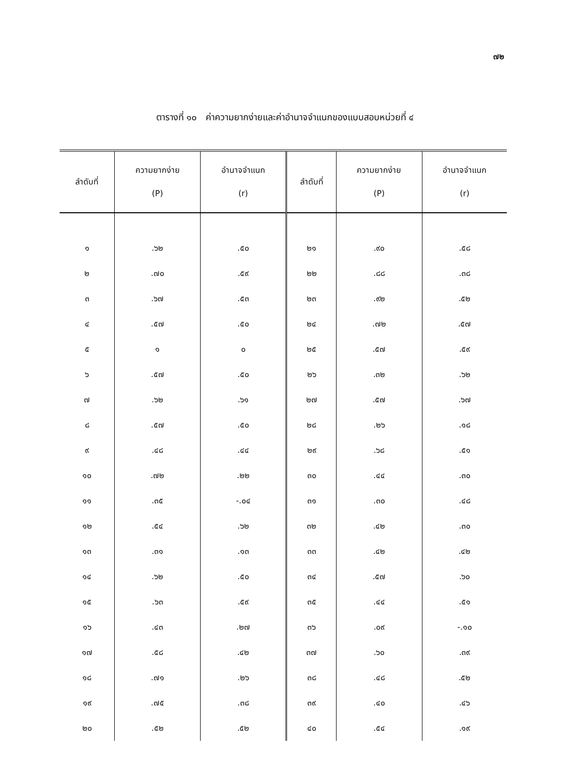๗๒
ตารางที่ ๑๐ ค่าความยากง่ายและค่าอำนาจจำแนกของแบบสอบหน่วยที่ ๔
| ลำดับที่ | ความยากง่าย (P) | อำนาจจำแนก (r) | ลำดับที่ | ความยากง่าย (P) | อำนาจจำแนก (r) |
| --- | --- | --- | --- | --- | --- |
| ๑ | .๖๒ | .๕๐ | ๒๑ | .๙๐ | .๕๘ |
| ๒ | .๗๐ | .๕๙ | ๒๒ | .๘๘ | .๓๘ |
| ๓ | .๖๗ | .๕๓ | ๒๓ | .๙๒ | .๕๒ |
| ๔ | .๕๗ | .๕๐ | ๒๔ | .๗๒ | .๕๗ |
| ๕ | ๑ | ๐ | ๒๕ | .๕๗ | .๕๙ |
| ๖ | .๕๗ | .๕๐ | ๒๖ | .๓๒ | .๖๒ |
| ๗ | .๖๒ | .๖๑ | ๒๗ | .๕๗ | .๖๗ |
| ๘ | .๕๗ | .๕๐ | ๒๘ | .๒๖ | .๑๘ |
| ๙ | .๔๘ | .๔๔ | ๒๙ | .๖๘ | .๕๑ |
| ๑๐ | .๗๒ | .๒๒ | ๓๐ | .๔๔ | .๓๐ |
| ๑๑ | .๓๕ | -.๐๔ | ๓๑ | .๓๐ | .๔๘ |
| ๑๒ | .๕๔ | .๖๒ | ๓๒ | .๔๒ | .๓๐ |
| ๑๓ | .๓๑ | .๑๓ | ๓๓ | .๔๒ | .๔๒ |
| ๑๔ | .๖๒ | .๕๐ | ๓๔ | .๕๗ | .๖๐ |
| ๑๕ | .๖๓ | .๕๙ | ๓๕ | .๔๔ | .๕๑ |
| ๑๖ | .๔๓ | .๒๗ | ๓๖ | .๐๙ | -.๑๐ |
| ๑๗ | .๕๘ | .๔๒ | ๓๗ | .๖๐ | .๓๙ |
| ๑๘ | .๗๑ | .๒๖ | ๓๘ | .๔๘ | .๕๒ |
| ๑๙ | .๗๕ | .๓๘ | ๓๙ | .๔๐ | .๔๖ |
| ๒๐ | .๕๒ | .๕๒ | ๔๐ | .๕๔ | .๑๙ |